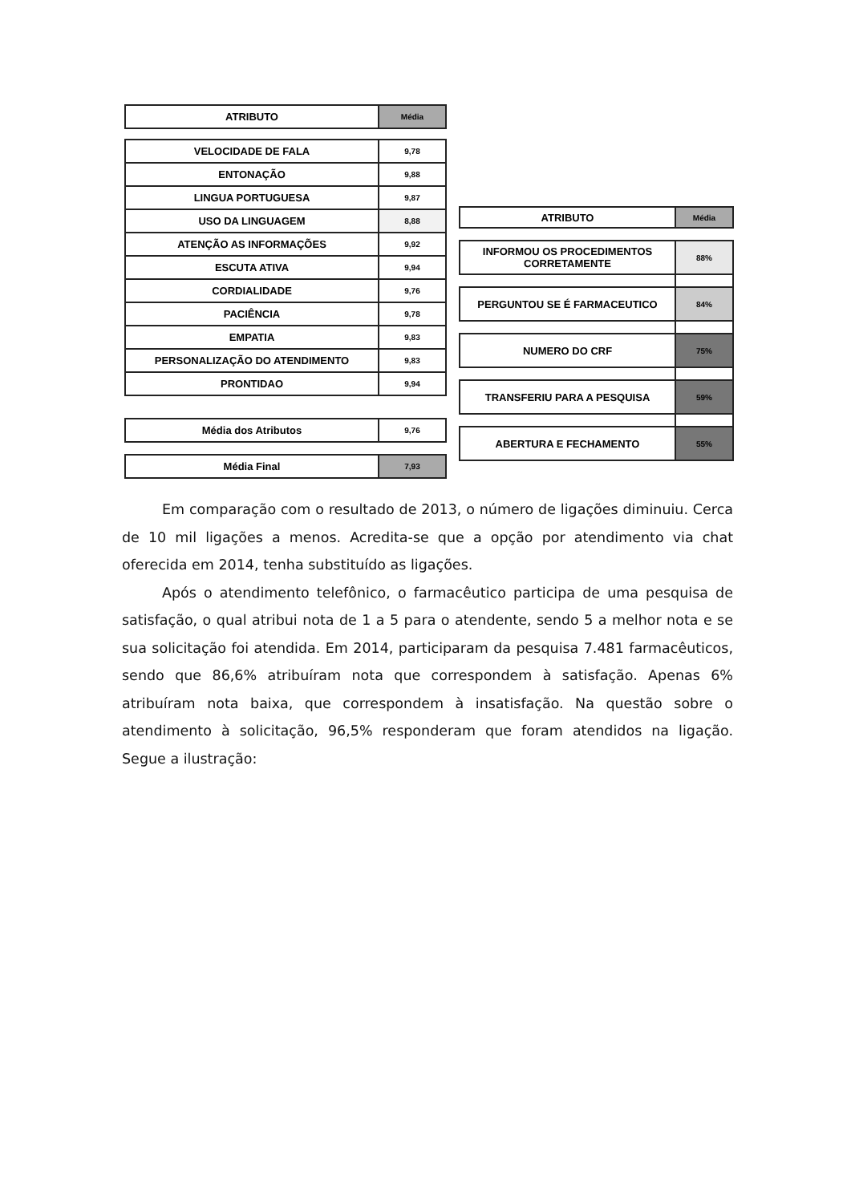| ATRIBUTO | Média |
| --- | --- |
| VELOCIDADE DE FALA | 9,78 |
| ENTONAÇÃO | 9,88 |
| LINGUA PORTUGUESA | 9,87 |
| USO DA LINGUAGEM | 8,88 |
| ATENÇÃO AS INFORMAÇÕES | 9,92 |
| ESCUTA ATIVA | 9,94 |
| CORDIALIDADE | 9,76 |
| PACIÊNCIA | 9,78 |
| EMPATIA | 9,83 |
| PERSONALIZAÇÃO DO ATENDIMENTO | 9,83 |
| PRONTIDAO | 9,94 |
| Média dos Atributos | 9,76 |
| Média Final | 7,93 |
| ATRIBUTO | Média |
| --- | --- |
| INFORMOU OS PROCEDIMENTOS CORRETAMENTE | 88% |
| PERGUNTOU SE É FARMACEUTICO | 84% |
| NUMERO DO CRF | 75% |
| TRANSFERIU PARA A PESQUISA | 59% |
| ABERTURA E FECHAMENTO | 55% |
Em comparação com o resultado de 2013, o número de ligações diminuiu. Cerca de 10 mil ligações a menos. Acredita-se que a opção por atendimento via chat oferecida em 2014, tenha substituído as ligações.
Após o atendimento telefônico, o farmacêutico participa de uma pesquisa de satisfação, o qual atribui nota de 1 a 5 para o atendente, sendo 5 a melhor nota e se sua solicitação foi atendida. Em 2014, participaram da pesquisa 7.481 farmacêuticos, sendo que 86,6% atribuíram nota que correspondem à satisfação. Apenas 6% atribuíram nota baixa, que correspondem à insatisfação. Na questão sobre o atendimento à solicitação, 96,5% responderam que foram atendidos na ligação. Segue a ilustração: